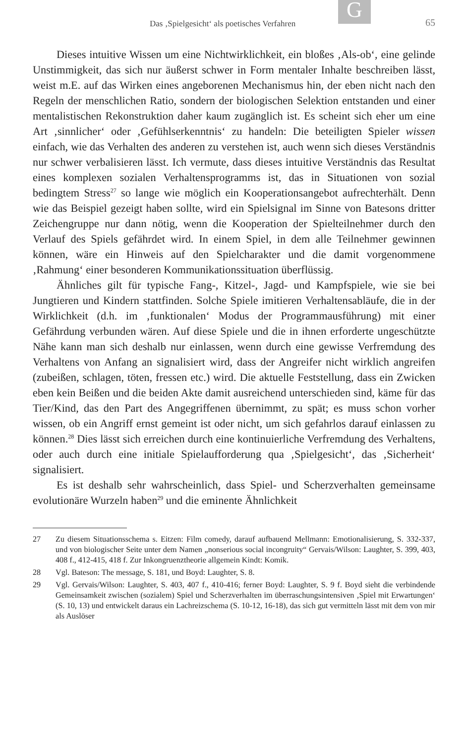G
Das ‚Spielgesicht‘ als poetisches Verfahren 65
Dieses intuitive Wissen um eine Nichtwirklichkeit, ein bloßes ‚Als-ob‘, eine gelinde Unstimmigkeit, das sich nur äußerst schwer in Form mentaler Inhalte beschreiben lässt, weist m.E. auf das Wirken eines angeborenen Mechanismus hin, der eben nicht nach den Regeln der menschlichen Ratio, sondern der biologischen Selektion entstanden und einer mentalistischen Rekonstruktion daher kaum zugänglich ist. Es scheint sich eher um eine Art ‚sinnlicher‘ oder ‚Gefühlserkenntnis‘ zu handeln: Die beteiligten Spieler wissen einfach, wie das Verhalten des anderen zu verstehen ist, auch wenn sich dieses Verständnis nur schwer verbalisieren lässt. Ich vermute, dass dieses intuitive Verständnis das Resultat eines komplexen sozialen Verhaltensprogramms ist, das in Situationen von sozial bedingtem Stress<sup>27</sup> so lange wie möglich ein Kooperationsangebot aufrechterhält. Denn wie das Beispiel gezeigt haben sollte, wird ein Spielsignal im Sinne von Batesons dritter Zeichengruppe nur dann nötig, wenn die Kooperation der Spielteilnehmer durch den Verlauf des Spiels gefährdet wird. In einem Spiel, in dem alle Teilnehmer gewinnen können, wäre ein Hinweis auf den Spielcharakter und die damit vorgenommene ‚Rahmung‘ einer besonderen Kommunikationssituation überflüssig.
Ähnliches gilt für typische Fang-, Kitzel-, Jagd- und Kampfspiele, wie sie bei Jungtieren und Kindern stattfinden. Solche Spiele imitieren Verhaltensabläufe, die in der Wirklichkeit (d.h. im ‚funktionalen‘ Modus der Programmausführung) mit einer Gefährdung verbunden wären. Auf diese Spiele und die in ihnen erforderte ungeschützte Nähe kann man sich deshalb nur einlassen, wenn durch eine gewisse Verfremdung des Verhaltens von Anfang an signalisiert wird, dass der Angreifer nicht wirklich angreifen (zubeißen, schlagen, töten, fressen etc.) wird. Die aktuelle Feststellung, dass ein Zwicken eben kein Beißen und die beiden Akte damit ausreichend unterschieden sind, käme für das Tier/Kind, das den Part des Angegriffenen übernimmt, zu spät; es muss schon vorher wissen, ob ein Angriff ernst gemeint ist oder nicht, um sich gefahrlos darauf einlassen zu können.<sup>28</sup> Dies lässt sich erreichen durch eine kontinuierliche Verfremdung des Verhaltens, oder auch durch eine initiale Spielaufforderung qua ‚Spielgesicht‘, das ‚Sicherheit‘ signalisiert.
Es ist deshalb sehr wahrscheinlich, dass Spiel- und Scherzverhalten gemeinsame evolutionäre Wurzeln haben<sup>29</sup> und die eminente Ähnlichkeit
27 Zu diesem Situationsschema s. Eitzen: Film comedy, darauf aufbauend Mellmann: Emotionalisierung, S. 332-337, und von biologischer Seite unter dem Namen „nonserious social incongruity“ Gervais/Wilson: Laughter, S. 399, 403, 408 f., 412-415, 418 f. Zur Inkongruenztheorie allgemein Kindt: Komik.
28 Vgl. Bateson: The message, S. 181, und Boyd: Laughter, S. 8.
29 Vgl. Gervais/Wilson: Laughter, S. 403, 407 f., 410-416; ferner Boyd: Laughter, S. 9 f. Boyd sieht die verbindende Gemeinsamkeit zwischen (sozialem) Spiel und Scherzverhalten im überraschungsintensiven ‚Spiel mit Erwartungen‘ (S. 10, 13) und entwickelt daraus ein Lachreizschema (S. 10-12, 16-18), das sich gut vermitteln lässt mit dem von mir als Auslöser